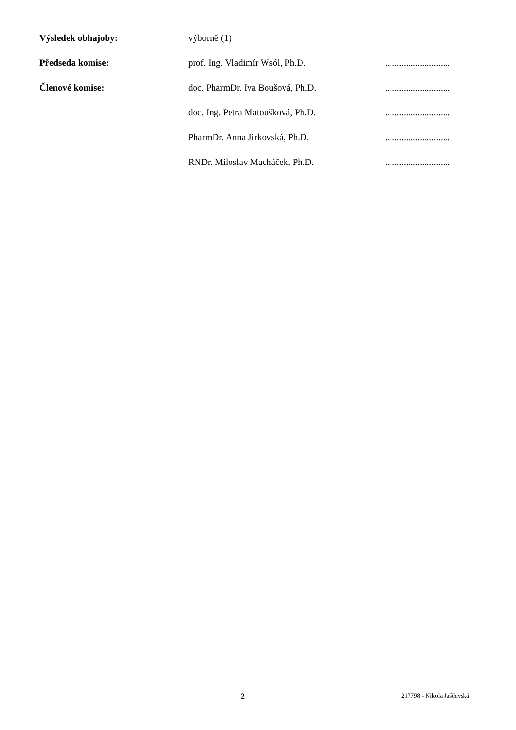Výsledek obhajoby: výborně (1)
Předseda komise: prof. Ing. Vladimír Wsól, Ph.D.
............................
Členové komise: doc. PharmDr. Iva Boušová, Ph.D.
............................
doc. Ing. Petra Matoušková, Ph.D.
............................
PharmDr. Anna Jirkovská, Ph.D.
............................
RNDr. Miloslav Macháček, Ph.D.
............................
2 217798 - Nikola Jaščevská